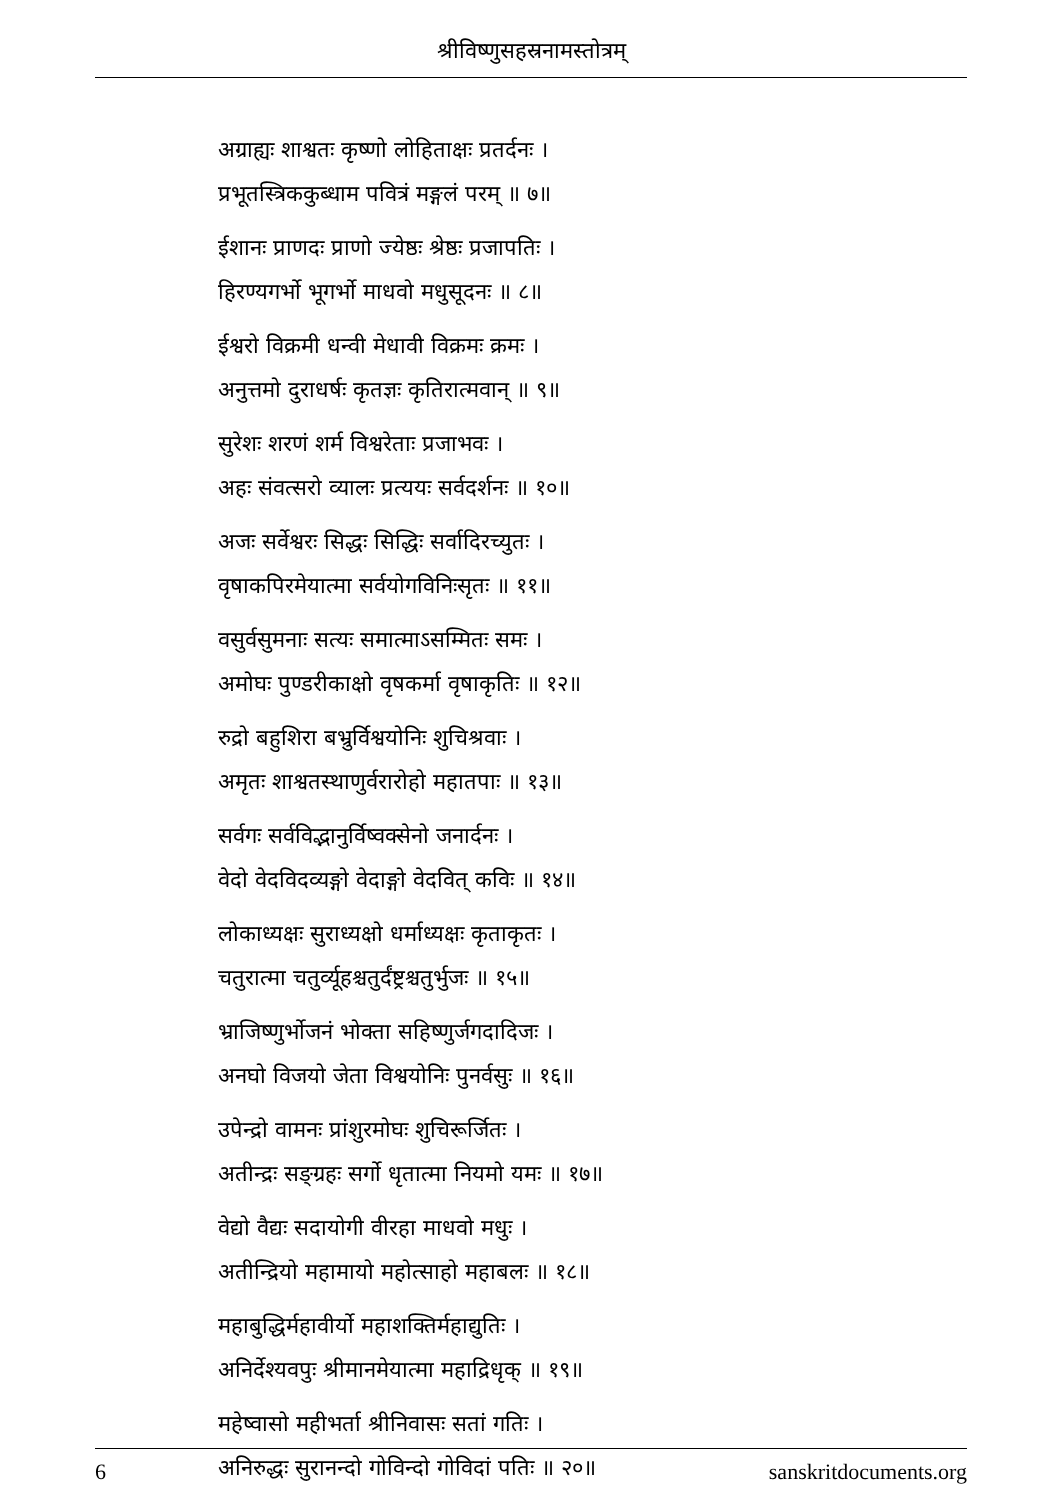श्रीविष्णुसहस्रनामस्तोत्रम्
अग्राह्यः शाश्वतः कृष्णो लोहिताक्षः प्रतर्दनः ।
प्रभूतस्त्रिककुब्धाम पवित्रं मङ्गलं परम् ॥ ७॥
ईशानः प्राणदः प्राणो ज्येष्ठः श्रेष्ठः प्रजापतिः ।
हिरण्यगर्भो भूगर्भो माधवो मधुसूदनः ॥ ८॥
ईश्वरो विक्रमी धन्वी मेधावी विक्रमः क्रमः ।
अनुत्तमो दुराधर्षः कृतज्ञः कृतिरात्मवान् ॥ ९॥
सुरेशः शरणं शर्म विश्वरेताः प्रजाभवः ।
अहः संवत्सरो व्यालः प्रत्ययः सर्वदर्शनः ॥ १०॥
अजः सर्वेश्वरः सिद्धः सिद्धिः सर्वादिरच्युतः ।
वृषाकपिरमेयात्मा सर्वयोगविनिःसृतः ॥ ११॥
वसुर्वसुमनाः सत्यः समात्माऽसम्मितः समः ।
अमोघः पुण्डरीकाक्षो वृषकर्मा वृषाकृतिः ॥ १२॥
रुद्रो बहुशिरा बभ्रुर्विश्वयोनिः शुचिश्रवाः ।
अमृतः शाश्वतस्थाणुर्वरारोहो महातपाः ॥ १३॥
सर्वगः सर्वविद्भानुर्विष्वक्सेनो जनार्दनः ।
वेदो वेदविदव्यङ्गो वेदाङ्गो वेदवित् कविः ॥ १४॥
लोकाध्यक्षः सुराध्यक्षो धर्माध्यक्षः कृताकृतः ।
चतुरात्मा चतुर्व्यूहश्चतुर्दंष्ट्रश्चतुर्भुजः ॥ १५॥
भ्राजिष्णुर्भोजनं भोक्ता सहिष्णुर्जगदादिजः ।
अनघो विजयो जेता विश्वयोनिः पुनर्वसुः ॥ १६॥
उपेन्द्रो वामनः प्रांशुरमोघः शुचिरूर्जितः ।
अतीन्द्रः सङ्ग्रहः सर्गो धृतात्मा नियमो यमः ॥ १७॥
वेद्यो वैद्यः सदायोगी वीरहा माधवो मधुः ।
अतीन्द्रियो महामायो महोत्साहो महाबलः ॥ १८॥
महाबुद्धिर्महावीर्यो महाशक्तिर्महाद्युतिः ।
अनिर्देश्यवपुः श्रीमानमेयात्मा महाद्रिधृक् ॥ १९॥
महेष्वासो महीभर्ता श्रीनिवासः सतां गतिः ।
अनिरुद्धः सुरानन्दो गोविन्दो गोविदां पतिः ॥ २०॥
6 sanskritdocuments.org